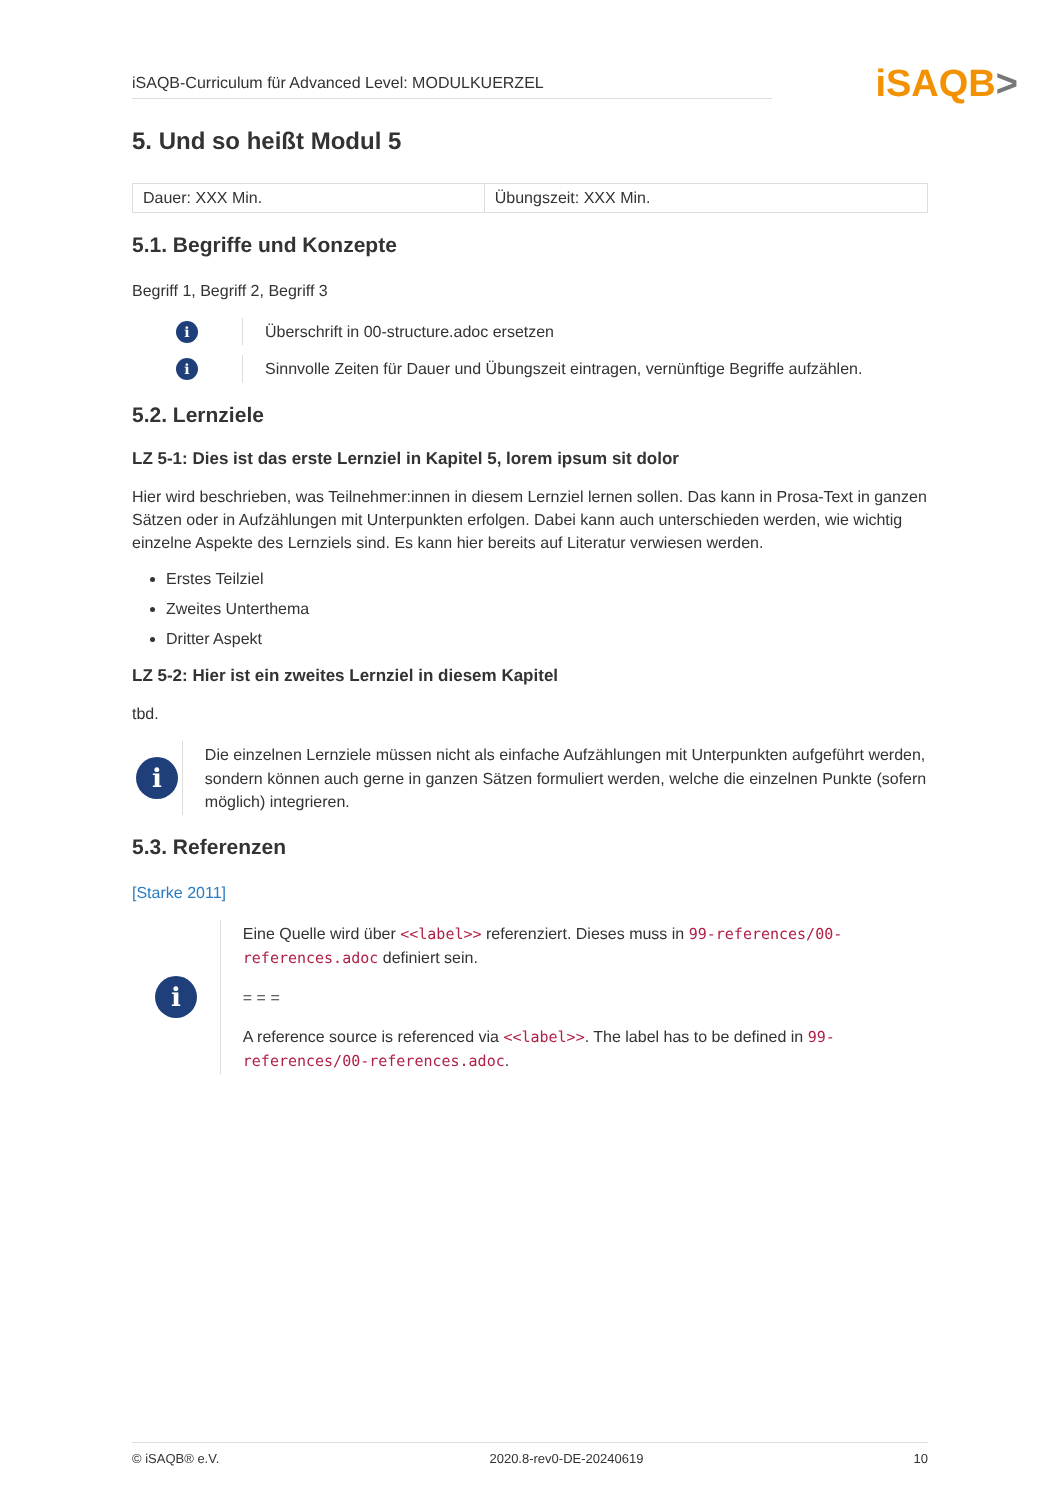iSAQB-Curriculum für Advanced Level: MODULKUERZEL
iSAQB>
5. Und so heißt Modul 5
| Dauer: XXX Min. | Übungszeit: XXX Min. |
5.1. Begriffe und Konzepte
Begriff 1, Begriff 2, Begriff 3
i
Überschrift in 00-structure.adoc ersetzen
i
Sinnvolle Zeiten für Dauer und Übungszeit eintragen, vernünftige Begriffe aufzählen.
5.2. Lernziele
LZ 5-1: Dies ist das erste Lernziel in Kapitel 5, lorem ipsum sit dolor
Hier wird beschrieben, was Teilnehmer:innen in diesem Lernziel lernen sollen. Das kann in Prosa-Text in ganzen Sätzen oder in Aufzählungen mit Unterpunkten erfolgen. Dabei kann auch unterschieden werden, wie wichtig einzelne Aspekte des Lernziels sind. Es kann hier bereits auf Literatur verwiesen werden.
Erstes Teilziel
Zweites Unterthema
Dritter Aspekt
LZ 5-2: Hier ist ein zweites Lernziel in diesem Kapitel
tbd.
i
Die einzelnen Lernziele müssen nicht als einfache Aufzählungen mit Unterpunkten aufgeführt werden, sondern können auch gerne in ganzen Sätzen formuliert werden, welche die einzelnen Punkte (sofern möglich) integrieren.
5.3. Referenzen
[Starke 2011]
i
Eine Quelle wird über <<label>> referenziert. Dieses muss in 99-references/00-references.adoc definiert sein.
= = =
A reference source is referenced via <<label>>. The label has to be defined in 99-references/00-references.adoc.
© iSAQB® e.V. 2020.8-rev0-DE-20240619 10